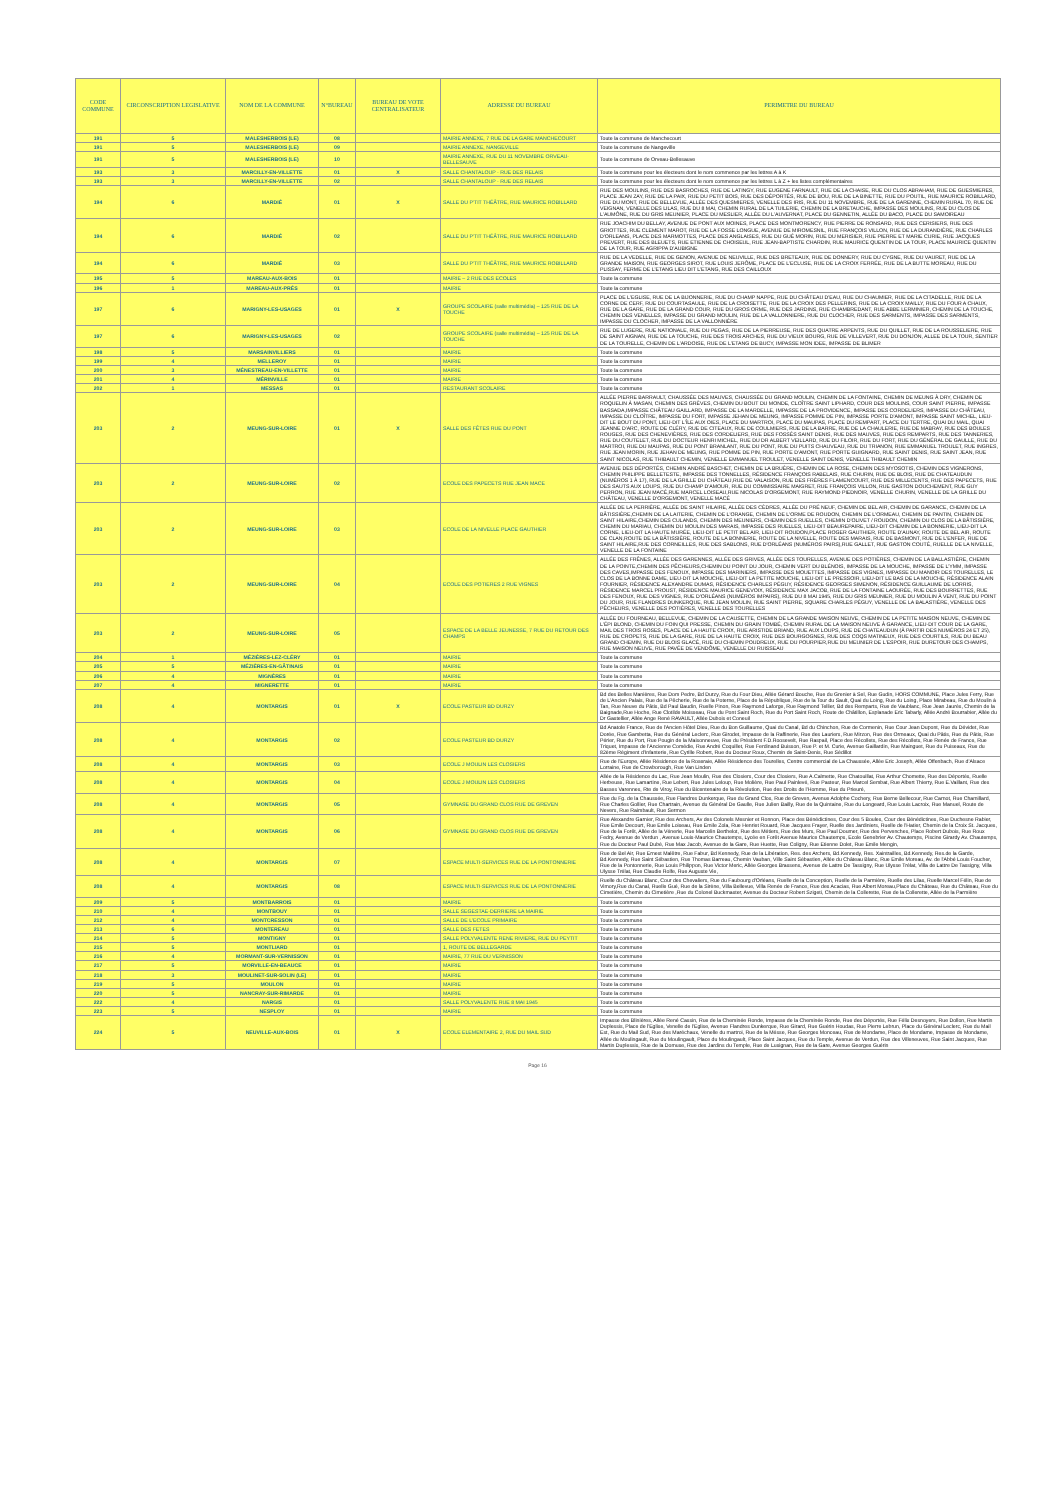| CODE COMMUNE | CIRCONSCRIPTION LEGISLATIVE | NOM DE LA COMMUNE | N°BUREAU | BUREAU DE VOTE CENTRALISATEUR | ADRESSE DU BUREAU | PERIMETRE DU BUREAU |
| --- | --- | --- | --- | --- | --- | --- |
| 191 | 5 | MALESHERBOIS (LE) | 08 | | MAIRIE ANNEXE, 7 RUE DE LA GARE MANCHECOURT | Toute la commune de Manchecourt |
| 191 | 5 | MALESHERBOIS (LE) | 09 | | MAIRIE ANNEXE, NANGEVILLE | Toute la commune de Nangeville |
| 191 | 5 | MALESHERBOIS (LE) | 10 | | MAIRIE ANNEXE, RUE DU 11 NOVEMBRE ORVEAU-BELLESAUVE | Toute la commune de Orveau-Bellesauve |
| 193 | 3 | MARCILLY-EN-VILLETTE | 01 | X | SALLE CHANTALOUP - RUE DES RELAIS | Toute la commune pour les électeurs dont le nom commence par les lettres A à K |
| 193 | 3 | MARCILLY-EN-VILLETTE | 02 | | SALLE CHANTALOUP - RUE DES RELAIS | Toute la commune pour les électeurs dont le nom commence par les lettres L à Z + les listes complémentaires |
| 194 | 6 | MARDIÉ | 01 | X | SALLE DU P'TIT THÉÂTRE, RUE MAURICE ROBILLARD | RUE DES MOULINS, RUE DES BASROCHES, RUE DE LATINGY, RUE EUGENE FARNAULT, RUE DE LA CHAISE, RUE DU CLOS ABRAHAM, RUE DE GUESMIERES, PLACE JEAN ZAY, RUE DE LA PAIX, RUE DU PETIT BOIS, RUE DES DÉPORTÉS, RUE DE BOU, RUE DE LA BINETTE, RUE DU POUTIL, RUE MAURICE ROBILLARD, RUE DU MONT, RUE DE BELLEVUE, ALLÉE DES QUESMIERES, VENELLE DES IRIS, RUE DU 11 NOVEMBRE, RUE DE LA GARENNE, CHEMIN RURAL 70, RUE DE VEIGNAN, VENELLE DES LILAS, RUE DU 8 MAI, CHEMIN RURAL DE LA TUILERIE, CHEMIN DE LA BRETAUCHE, IMPASSE DES MOULINS, RUE DU CLOS DE L'AUMÔNE, RUE DU GRIS MEUNIER, PLACE DU MESLIER, ALLÉE DU L'AUVERNAT, PLACE DU GENNETIN, ALLÉE DU BACO, PLACE DU SAMOIREAU |
| 194 | 6 | MARDIÉ | 02 | | SALLE DU P'TIT THÉÂTRE, RUE MAURICE ROBILLARD | RUE JOACHIM DU BELLAY, AVENUE DE PONT AUX MOINES, PLACE DES MONTMORENCY, RUE PIERRE DE RONSARD, RUE DES CERISIERS, RUE DES GRIOTTES, RUE CLEMENT MAROT, RUE DE LA FOSSE LONGUE, AVENUE DE MIROMESNIL, RUE FRANÇOIS VILLON, RUE DE LA DURANDIÈRE, RUE CHARLES D'ORLEANS, PLACE DES MARMOTTES, PLACE DES ANGLAISES, RUE DU GUÉ MORIN, RUE DU MERISIER, RUE PIERRE ET MARIE CURIE, RUE JACQUES PREVERT, RUE DES BLEUETS, RUE ETIENNE DE CHOISEUL, RUE JEAN-BAPTISTE CHARDIN, RUE MAURICE QUENTIN DE LA TOUR, PLACE MAURICE QUENTIN DE LA TOUR, RUE AGRIPPA D'AUBIGNE |
| 194 | 6 | MARDIÉ | 03 | | SALLE DU P'TIT THÉÂTRE, RUE MAURICE ROBILLARD | RUE DE LA VEDELLE, RUE DE GENON, AVENUE DE NEUVILLE, RUE DES BRETEAUX, RUE DE DONNERY, RUE DU CYGNE, RUE DU VAURET, RUE DE LA GRANDE MAISON, RUE GEORGES SIROT, RUE LOUIS JERÔME, PLACE DE L'ECLUSE, RUE DE LA CROIX FERRÉE, RUE DE LA BUTTE MOREAU, RUE DU PLISSAY, FERME DE L'ETANG LIEU DIT L'ETANG, RUE DES CAILLOUX |
| 195 | 5 | MAREAU-AUX-BOIS | 01 | | MAIRIE – 2 RUE DES ECOLES | Toute la commune |
| 196 | 1 | MAREAU-AUX-PRÉS | 01 | | MAIRIE | Toute la commune |
| 197 | 6 | MARIGNY-LES-USAGES | 01 | X | GROUPE SCOLAIRE (salle multimédia) – 125 RUE DE LA TOUCHE | PLACE DE L'EGLISE, RUE DE LA BIJONNERIE, RUE DU CHAMP NAPPE, RUE DU CHÂTEAU D'EAU, RUE DU CHAUMIER, RUE DE LA CITADELLE, RUE DE LA CORNE DE CERF, RUE DU COURTASAULE, RUE DE LA CROISETTE, RUE DE LA CROIX DES PELLERINS, RUE DE LA CROIX MAILLY, RUE DU FOUR A CHAUX, RUE DE LA GARE, RUE DE LA GRAND COUR, RUE DU GROS ORME, RUE DES JARDINS, RUE CHAMBREDANT, RUE ABBE LERMINIER, CHEMIN DE LA TOUCHE, CHEMIN DES VENELLES, IMPASSE DU GRAND MOULIN, RUE DE LA VALLONNIERE, RUE DU CLOCHER, RUE DES SARMENTS, IMPASSE DES SARMENTS, IMPASSE DU CLOCHER, IMPASSE DE LA VALLONNIÈRE |
| 197 | 6 | MARIGNY-LES-USAGES | 02 | | GROUPE SCOLAIRE (salle multimédia) – 125 RUE DE LA TOUCHE | RUE DE LUGERE, RUE NATIONALE, RUE DU PEGAS, RUE DE LA PIERREUSE, RUE DES QUATRE ARPENTS, RUE DU QUILLET, RUE DE LA ROUSSELIERE, RUE DE SAINT AIGNAN, RUE DE LA TOUCHE, RUE DES TROIS ARCHES, RUE DU VIEUX BOURG, RUE DE VILLEVERT, RUE DU DONJON, ALLEE DE LA TOUR, SENTIER DE LA TOURELLE, CHEMIN DE L'ARDOISE, RUE DE L'ETANG DE BUCY, IMPASSE MON IDEE, IMPASSE DE BLIMER |
| 198 | 5 | MARSAINVILLIERS | 01 | | MAIRIE | Toute la commune |
| 199 | 4 | MELLEROY | 01 | | MAIRIE | Toute la commune |
| 200 | 3 | MÉNESTREAU-EN-VILLETTE | 01 | | MAIRIE | Toute la commune |
| 201 | 4 | MÉRINVILLE | 01 | | MAIRIE | Toute la commune |
| 202 | 1 | MESSAS | 01 | | RESTAURANT SCOLAIRE | Toute la commune |
| 203 | 2 | MEUNG-SUR-LOIRE | 01 | X | SALLE DES FÊTES RUE DU PONT | ALLÉE PIERRE BARRAULT, CHAUSSÉE DES MAUVES, CHAUSSÉE DU GRAND MOULIN, CHEMIN DE LA FONTAINE, CHEMIN DE MEUNG À DRY, CHEMIN DE ROQUELIN À MASAN, CHEMIN DES GRÈVES, CHEMIN DU BOUT DU MONDE, CLOÎTRE SAINT LIPHARD, COUR DES MOULINS, COUR SAINT PIERRE, IMPASSE BASSADA,IMPASSE CHÂTEAU GAILLARD, IMPASSE DE LA MARDELLE, IMPASSE DE LA PROVIDENCE, IMPASSE DES CORDELIERS, IMPASSE DU CHÂTEAU, IMPASSE DU CLOÎTRE, IMPASSE DU FORT, IMPASSE JEHAN DE MEUNG, IMPASSE POMME DE PIN, IMPASSE PORTE D'AMONT, IMPASSE SAINT MICHEL, LIEU-DIT LE BOUT DU PONT, LIEU-DIT L'ÎLE AUX OIES, PLACE DU MARTROI, PLACE DU MAUPAS, PLACE DU REMPART, PLACE DU TERTRE, QUAI DU MAIL, QUAI JEANNE D'ARC, ROUTE DE CLÉRY, RUE DE CITEAUX, RUE DE COULMIERS, RUE DE LA BARRE, RUE DE LA CHAULERIE, RUE DE MABRAY, RUE DES BOULES ROUGES, RUE DES CHENEVIÈRES, RUE DES CORDELIERS, RUE DES FOSSÉS SAINT DENIS, RUE DES MAUVES, RUE DES REMPARTS, RUE DES TANNERIES, RUE DU COUTELET, RUE DU DOCTEUR HENRI MICHEL, RUE DU DR ALBERT VEILLARD, RUE DU FILOIR, RUE DU FORT, RUE DU GÉNÉRAL DE GAULLE, RUE DU MARTROI, RUE DU MAUPAS, RUE DU PONT BRANLANT, RUE DU PONT, RUE DU PUITS CHAUVEAU, RUE DU TRIANON, RUE EMMANUEL TROULET, RUE INGRES, RUE JEAN MORIN, RUE JEHAN DE MEUNG, RUE POMME DE PIN, RUE PORTE D'AMONT, RUE PORTE GUIGNARD, RUE SAINT DENIS, RUE SAINT JEAN, RUE SAINT NICOLAS, RUE THIBAULT CHEMIN, VENELLE EMMANUEL TROULET, VENELLE SAINT DENIS, VENELLE THIBAULT CHEMIN |
| 203 | 2 | MEUNG-SUR-LOIRE | 02 | | ECOLE DES PAPECETS RUE JEAN MACE | AVENUE DES DÉPORTÉS, CHEMIN ANDRÉ BASCHET, CHEMIN DE LA BRUÈRE, CHEMIN DE LA ROSE, CHEMIN DES MYOSOTIS, CHEMIN DES VIGNERONS, CHEMIN PHILIPPE BELLETESTE, IMPASSE DES TONNELLES, RÉSIDENCE FRANÇOIS RABELAIS, RUE CHURIN, RUE DE BLOIS, RUE DE CHATEAUDUN (NUMÉROS 1 À 17), RUE DE LA GRILLE DU CHÂTEAU,RUE DE VALAISON, RUE DES FRÈRES FLAMENCOURT, RUE DES MILLECENTS, RUE DES PAPECETS, RUE DES SAUTS AUX LOUPS, RUE DU CHAMP D'AMOUR, RUE DU COMMISSAIRE MAIGRET, RUE FRANÇOIS VILLON, RUE GASTON DOUCHEMENT, RUE GUY PERRON, RUE JEAN MACÉ,RUE MARCEL LOISEAU,RUE NICOLAS D'ORGEMONT, RUE RAYMOND PIEDNOIR, VENELLE CHURIN, VENELLE DE LA GRILLE DU CHÂTEAU, VENELLE D'ORGEMONT, VENELLE MACÉ |
| 203 | 2 | MEUNG-SUR-LOIRE | 03 | | ECOLE DE LA NIVELLE PLACE GAUTHIER | ALLÉE DE LA PERRIÈRE, ALLÉE DE SAINT HILAIRE, ALLÉE DES CÈDRES, ALLÉE DU PRÉ NEUF, CHEMIN DE BEL AIR, CHEMIN DE GARANCE, CHEMIN DE LA BÂTISSIÈRE,CHEMIN DE LA LAITERIE, CHEMIN DE L'ORANGE, CHEMIN DE L'ORME DE ROUDON, CHEMIN DE L'ORMEAU, CHEMIN DE PANTIN, CHEMIN DE SAINT HILAIRE,CHEMIN DES CULANDS, CHEMIN DES MEUNIERS, CHEMIN DES RUELLES, CHEMIN D'OLIVET / ROUDON, CHEMIN DU CLOS DE LA BÂTISSIÈRE, CHEMIN DU MARIAU, CHEMIN DU MOULIN DES MARAIS, IMPASSE DES RUELLES, LIEU-DIT BEAUREPAIRE, LIEU-DIT CHEMIN DE LA BONNERIE, LIEU-DIT LA CORNE, LIEU-DIT LA HAUTE MURÉE, LIEU-DIT LE PETIT BEL AIR, LIEU-DIT ROUDON,PLACE ROGER GAUTHIER, ROUTE D'AUNAY, ROUTE DE BEL AIR, ROUTE DE CLAN,ROUTE DE LA BÂTISSIÈRE, ROUTE DE LA BONNERIE, ROUTE DE LA NIVELLE, ROUTE DES MARAIS, RUE DE BASMONT, RUE DE L'ENFER, RUE DE SAINT HILAIRE,RUE DES CORNEILLES, RUE DES SABLONS, RUE D'ORLÉANS (NUMÉROS PAIRS),RUE GALLET, RUE GASTON COUTÉ, RUELLE DE LA NIVELLE, VENELLE DE LA FONTAINE |
| 203 | 2 | MEUNG-SUR-LOIRE | 04 | | ECOLE DES POTIERES 2 RUE VIGNES | ALLÉE DES FRÊNES, ALLÉE DES GARENNES, ALLÉE DES GRIVES, ALLÉE DES TOURELLES, AVENUE DES POTIÈRES, CHEMIN DE LA BALLASTIÈRE, CHEMIN DE LA POINTE,CHEMIN DES PÊCHEURS,CHEMIN DU POINT DU JOUR, CHEMIN VERT DU BLÉNOIS, IMPASSE DE LA MOUCHE, IMPASSE DE L'YMM, IMPASSE DES CAVES,IMPASSE DES FENOUX, IMPASSE DES MARINIERS, IMPASSE DES MOUETTES, IMPASSE DES VIGNES, IMPASSE DU MANOIR DES TOURELLES, LE CLOS DE LA BONNE DAME, LIEU-DIT LA MOUCHE, LIEU-DIT LA PETITE MOUCHE, LIEU-DIT LE PRESSOIR, LIEU-DIT LE BAS DE LA MOUCHE, RÉSIDENCE ALAIN FOURNIER, RÉSIDENCE ALEXANDRE DUMAS, RÉSIDENCE CHARLES PÉGUY, RÉSIDENCE GEORGES SIMENON, RÉSIDENCE GUILLAUME DE LORRIS, RÉSIDENCE MARCEL PROUST, RÉSIDENCE MAURICE GENEVOIX, RÉSIDENCE MAX JACOB, RUE DE LA FONTAINE LAOURÉE, RUE DES BOURRETTES, RUE DES FENOUX, RUE DES VIGNES, RUE D'ORLÉANS (NUMÉROS IMPAIRS), RUE DU 8 MAI 1945, RUE DU GRIS MEUNIER, RUE DU MOULIN À VENT, RUE DU POINT DU JOUR, RUE FLANDRES DUNKERQUE, RUE JEAN MOULIN, RUE SAINT PIERRE, SQUARE CHARLES PÉGUY, VENELLE DE LA BALASTIÈRE, VENELLE DES PÊCHEURS, VENELLE DES POTIÈRES, VENELLE DES TOURELLES |
| 203 | 2 | MEUNG-SUR-LOIRE | 05 | | ESPACE DE LA BELLE JEUNESSE, 7 RUE DU RETOUR DES CHAMPS | ALLÉE DU FOURNEAU, BELLEVUE, CHEMIN DE LA CAUSETTE, CHEMIN DE LA GRANDE MAISON NEUVE, CHEMIN DE LA PETITE MAISON NEUVE, CHEMIN DE L'ÉPI BLOND, CHEMIN DU FOIN QUI PRESSE, CHEMIN DU GRAIN TOMBÉ, CHEMIN RURAL DE LA MAISON NEUVE À GARANCE, LIEU-DIT COUR DE LA GARE, MAIL DES TROIS ROSES, PLACE DE LA HAUTE CROIX, RUE ARISTIDE BRIAND, RUE AUX LOUPS, RUE DE CHATEAUDUN (À PARTIR DES NUMÉROS 24 ET 25), RUE DE CROPETS, RUE DE LA GARE, RUE DE LA HAUTE CROIX, RUE DES BOURGOGNES, RUE DES COQS MATINEUX, RUE DES COURTILS, RUE DU BEAU GRAND CHEMIN, RUE DU BLOIS GLACÉ, RUE DU CHEMIN POUDREUX, RUE DU POURPIER,RUE DU MEUNIER DE L'ESPOIR, RUE DURETOUR DES CHAMPS, RUE MAISON NEUVE, RUE PAVÉE DE VENDÔME, VENELLE DU RUISSEAU |
| 204 | 1 | MÉZIÈRES-LEZ-CLÉRY | 01 | | MAIRIE | Toute la commune |
| 205 | 5 | MÉZIÈRES-EN-GÂTINAIS | 01 | | MAIRIE | Toute la commune |
| 206 | 4 | MIGNÈRES | 01 | | MAIRIE | Toute la commune |
| 207 | 4 | MIGNERETTE | 01 | | MAIRIE | Toute la commune |
| 208 | 4 | MONTARGIS | 01 | X | ECOLE PASTEUR BD DURZY | Bd des Belles Manières, Rue Dom Pedre, Bd Durzy, Rue du Four Dieu, Allée Gérard Bouche, Rue du Grenier à Sel, Rue Gudin, HORS COMMUNE, Place Jules Ferry, Rue de L'Ancien Palais, Rue de la Pêcherie, Rue de la Poterne, Place de la République, Rue de la Tour du Sault, Quai du Loing, Rue du Loing, Place Mirabeau, Rue du Moulin à Tan, Rue Neuve du Pâtis, Bd Paul Baudin, Ruelle Pinon, Rue Raymond Laforge, Rue Raymond Tellier, Bd des Remparts, Rue de Vaublanc, Rue Jean Jaurès, Chemin de la Baignade,Rue Hoche, Rue Clotilde Moisseau, Rue du Pont Saint Roch, Rue du Port Saint Roch, Route de Châtillon, Esplanade Eric Tabarly, Allée André Bourrabier, Allée du Dr Gastellier, Allée Ange René RAVAULT, Allée Dubois et Coneuil |
| 208 | 4 | MONTARGIS | 02 | | ECOLE PASTEUR BD DURZY | Bd Anatole France, Rue de l'Ancien Hôtel Dieu, Rue du Bon Guillaume, Quai du Canal, Bd du Chinchon, Rue de Cormenin, Rue Cour Jean Dupont, Rue du Dévidet, Rue Dorée, Rue Gambetta, Rue du Général Leclerc, Rue Girodet, Impasse de la Raffinerie, Rue des Lauriers, Rue Mirzon, Rue des Ormeaux, Quai du Pâtis, Rue du Pâtis, Rue Périer, Rue du Port, Rue Pougin de la Maisonneuve, Rue du Président F.D.Roosevelt, Rue Raspail, Place des Récollets, Rue des Récollets, Rue Renée de France, Rue Triquet, Impasse de l'Ancienne Comédie, Rue André Coquillet, Rue Ferdinand Buisson, Rue P. et M. Curie, Avenue Gaillardin, Rue Mainguet, Rue du Puiseaux, Rue du 82ème Régiment d'Infanterie, Rue Cyrille Robert, Rue du Docteur Roux, Chemin de Saint-Denis, Rue Sédillot |
| 208 | 4 | MONTARGIS | 03 | | ECOLE J MOULIN LES CLOSIERS | Rue de l'Europe, Allée Résidence de la Roseraie, Allée Résidence des Tourelles, Centre commercial de La Chaussée, Allée Eric Joseph, Allée Offenbach, Rue d'Alsace Lorraine, Rue de Crowborough, Rue Van Linden |
| 208 | 4 | MONTARGIS | 04 | | ECOLE J MOULIN LES CLOSIERS | Allée de la Résidence du Lac, Rue Jean Moulin, Rue des Closiers, Cour des Closiers, Rue A.Calmette, Rue Chatouillat, Rue Arthur Chomette, Rue des Déportés, Ruelle Herbeuse, Rue Lamartine, Rue Lebert, Rue Jules Leloup, Rue Molière, Rue Paul Painlevé, Rue Pasteur, Rue Marcel Sembat, Rue Albert Thierry, Rue E.Vaillant, Rue des Basses Varennes, Rte de Viroy, Rue du Bicentenaire de la Révolution, Rue des Droits de l'Homme, Rue du Prieuré, |
| 208 | 4 | MONTARGIS | 05 | | GYMNASE DU GRAND CLOS RUE DE GREVEN | Rue du Fg. de la Chaussée, Rue Flandres Dunkerque, Rue du Grand Clos, Rue de Greven, Avenue Adolphe Cochery, Rue Berne Bellecour, Rue Carnot, Rue Chamillard, Rue Charles Gollier, Rue Chartrain, Avenue du Général De Gaulle, Rue Julien Bailly, Rue de la Quintaine, Rue du Longeard, Rue Louis Lacroix, Rue Manuel, Route de Nevers, Rue Raimbault, Rue Sermon |
| 208 | 4 | MONTARGIS | 06 | | GYMNASE DU GRAND CLOS RUE DE GREVEN | Rue Alexandre Garnier, Rue des Archers, Av des Colonels Mesnier et Ronnon, Place des Bénédictines, Cour des 5 Boules, Cour des Bénédictines, Rue Duchesne Rabier, Rue Emile Decourt, Rue Emile Loiseau, Rue Emile Zola, Rue Henriet Rouard, Rue Jacques Frayer, Ruelle des Jardiniers, Ruelle de l'Hatier, Chemin de la Croix St. Jacques, Rue de la Forêt, Allée de la Vénerie, Rue Marcelin Berthelot, Rue des Métiers, Rue des Murs, Rue Paul Doumer, Rue des Pervenches, Place Robert Dubois, Rue Roux Fedry, Avenue de Verdun , Avenue Louis-Maurice Chautemps, Lycée en Forêt Avenue Maurice Chautemps, Ecole Genebrier Av. Chautemps, Piscine Girardy Av. Chautemps, Rue du Docteur Paul Dubé, Rue Max Jacob, Avenue de la Gare, Rue Huette, Rue Coligny, Rue Etienne Dolet, Rue Emile Mengin, |
| 208 | 4 | MONTARGIS | 07 | | ESPACE MULTI-SERVICES RUE DE LA PONTONNERIE | Rue de Bel Air, Rue Ernest Malêtre, Rue Fabur, Bd Kennedy, Rue de la Libération, Res. des Archers, Bd.Kennedy, Res. Xaintrailles, Bd.Kennedy, Res.de la Garde, Bd.Kennedy, Rue Saint Sébastien, Rue Thomas Barreau, Chemin Vauban, Ville Saint Sébastien, Allée du Château Blanc, Rue Emile Moreau, Av. de l'Abbé Louis Foucher, Rue de la Pontonnerie, Rue Louis Philippon, Rue Victor Meric, Allée Georges Brassens, Avenue de Lattre De Tassigny, Rue Ulysse Trélat, Villa de Lattre De Tassigny, Villa Ulysse Trélat, Rue Claudie Rolfe, Rue Auguste Vie, |
| 208 | 4 | MONTARGIS | 08 | | ESPACE MULTI-SERVICES RUE DE LA PONTONNERIE | Ruelle du Château Blanc, Cour des Chevaliers, Rue du Faubourg d'Orléans, Ruelle de la Conception, Ruelle de la Parmière, Ruelle des Lilas, Ruelle Marcel Félin, Rue de Vimory,Rue du Canal, Ruelle Gué, Rue de la Sirène, Villa Bellevue, Villa Renée de France, Rue des Acacias, Rue Albert Moreau,Place du Château, Rue du Château, Rue du Cimetière, Chemin du Cimetière ,Rue du Colonel Buckmaster, Avenue du Docteur Robert Szigeti, Chemin de la Collerette, Rue de la Collerette, Allée de la Parmière |
| 209 | 5 | MONTBARROIS | 01 | | MAIRIE | Toute la commune |
| 210 | 4 | MONTBOUY | 01 | | SALLE SEGESTAE-DERRIERE LA MAIRIE | Toute la commune |
| 212 | 4 | MONTCRESSON | 01 | | SALLE DE L'ECOLE PRIMAIRE | Toute la commune |
| 213 | 6 | MONTEREAU | 01 | | SALLE DES FETES | Toute la commune |
| 214 | 5 | MONTIGNY | 01 | | SALLE POLYVALENTE RENE RIVIERE, RUE DU PEYTIT | Toute la commune |
| 215 | 5 | MONTLIARD | 01 | | 1, ROUTE DE BELLEGARDE | Toute la commune |
| 216 | 4 | MORMANT-SUR-VERNISSON | 01 | | MAIRIE, 77 RUE DU VERNISSON | Toute la commune |
| 217 | 5 | MORVILLE-EN-BEAUCE | 01 | | MAIRIE | Toute la commune |
| 218 | 3 | MOULINET-SUR-SOLIN (LE) | 01 | | MAIRIE | Toute la commune |
| 219 | 5 | MOULON | 01 | | MAIRIE | Toute la commune |
| 220 | 5 | NANCRAY-SUR-RIMARDE | 01 | | MAIRIE | Toute la commune |
| 222 | 4 | NARGIS | 01 | | SALLE POLYVALENTE RUE 8 MAI 1945 | Toute la commune |
| 223 | 5 | NESPLOY | 01 | | MAIRIE | Toute la commune |
| 224 | 5 | NEUVILLE-AUX-BOIS | 01 | X | ECOLE ELEMENTAIRE 2, RUE DU MAIL SUD | Impasse des Blinières, Allée René Cassin, Rue de la Cheminée Ronde, Impasse de la Cheminée Ronde, Rue des Déportés, Rue Félix Desnoyers, Rue Dollon, Rue Martin Duplessis, Place de l'Eglise, Venelle de l'Eglise, Avenue Flandres Dunkerque, Rue Girard, Rue Guérin Houdas, Rue Pierre Lebrun, Place du Général Leclerc, Rue du Mail Est, Rue du Mail Sud, Rue des Maréchaux, Venelle du martroi, Rue de la Mésse, Rue Georges Monceau, Rue de Mondame, Place de Mondame, Impasse de Mondame, Allée du Moulingault, Rue du Moulingault, Place du Moulingault, Place Saint Jacques, Rue du Temple, Avenue de Verdun, Rue des Villeneuves, Rue Saint Jacques, Rue Martin Duplessis, Rue de la Domuse, Rue des Jardins du Temple, Rue de Lusignan, Rue de la Gare, Avenue Georges Guérin |
Page 16